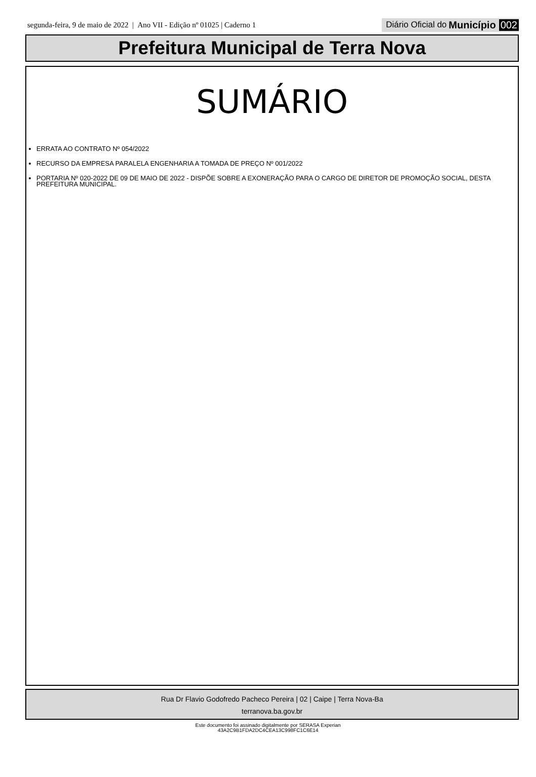segunda-feira, 9 de maio de 2022 | Ano VII - Edição nº 01025 | Caderno 1
Diário Oficial do Município 002
Prefeitura Municipal de Terra Nova
SUMÁRIO
ERRATA AO CONTRATO Nº 054/2022
RECURSO DA EMPRESA PARALELA ENGENHARIA A TOMADA DE PREÇO Nº 001/2022
PORTARIA Nº 020-2022 DE 09 DE MAIO DE 2022 - DISPÕE SOBRE A EXONERAÇÃO PARA O CARGO DE DIRETOR DE PROMOÇÃO SOCIAL, DESTA PREFEITURA MUNICIPAL.
Rua Dr Flavio Godofredo Pacheco Pereira | 02 | Caipe | Terra Nova-Ba
terranova.ba.gov.br
Este documento foi assinado digitalmente por SERASA Experian
43A2C9B1FDA2DC4CEA13C998FC1C6E14